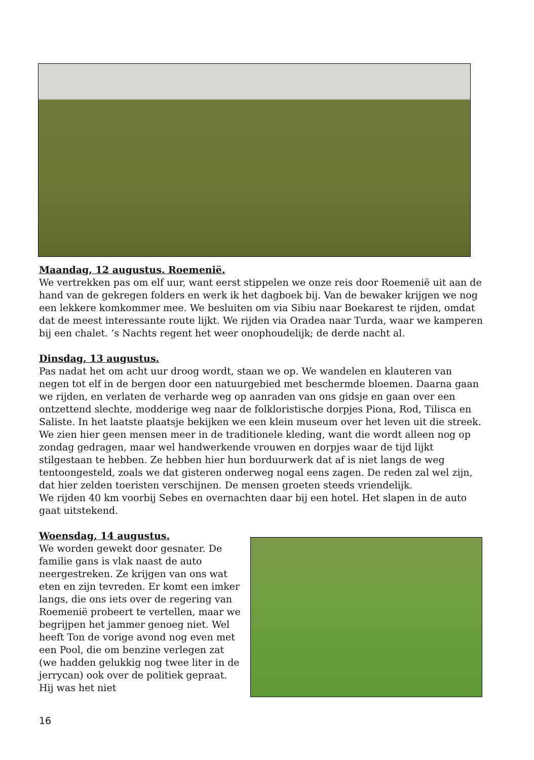Maandag, 12 augustus. Roemenië.
We vertrekken pas om elf uur, want eerst stippelen we onze reis door Roemenië uit aan de hand van de gekregen folders en werk ik het dagboek bij. Van de bewaker krijgen we nog een lekkere komkommer mee. We besluiten om via Sibiu naar Boekarest te rijden, omdat dat de meest interessante route lijkt. We rijden via Oradea naar Turda, waar we kamperen bij een chalet. ’s Nachts regent het weer onophoudelijk; de derde nacht al.
Dinsdag, 13 augustus.
Pas nadat het om acht uur droog wordt, staan we op. We wandelen en klauteren van negen tot elf in de bergen door een natuurgebied met beschermde bloemen. Daarna gaan we rijden, en verlaten de verharde weg op aanraden van ons gidsje en gaan over een ontzettend slechte, modderige weg naar de folkloristische dorpjes Piona, Rod, Tilisca en Saliste. In het laatste plaatsje bekijken we een klein museum over het leven uit die streek. We zien hier geen mensen meer in de traditionele kleding, want die wordt alleen nog op zondag gedragen, maar wel handwerkende vrouwen en dorpjes waar de tijd lijkt stilgestaan te hebben. Ze hebben hier hun borduurwerk dat af is niet langs de weg tentoongesteld, zoals we dat gisteren onderweg nogal eens zagen. De reden zal wel zijn, dat hier zelden toeristen verschijnen. De mensen groeten steeds vriendelijk.
We rijden 40 km voorbij Sebes en overnachten daar bij een hotel. Het slapen in de auto gaat uitstekend.
Woensdag, 14 augustus.
We worden gewekt door gesnater. De familie gans is vlak naast de auto neergestreken. Ze krijgen van ons wat eten en zijn tevreden. Er komt een imker langs, die ons iets over de regering van Roemenië probeert te vertellen, maar we begrijpen het jammer genoeg niet. Wel heeft Ton de vorige avond nog even met een Pool, die om benzine verlegen zat (we hadden gelukkig nog twee liter in de jerrycan) ook over de politiek gepraat. Hij was het niet
16